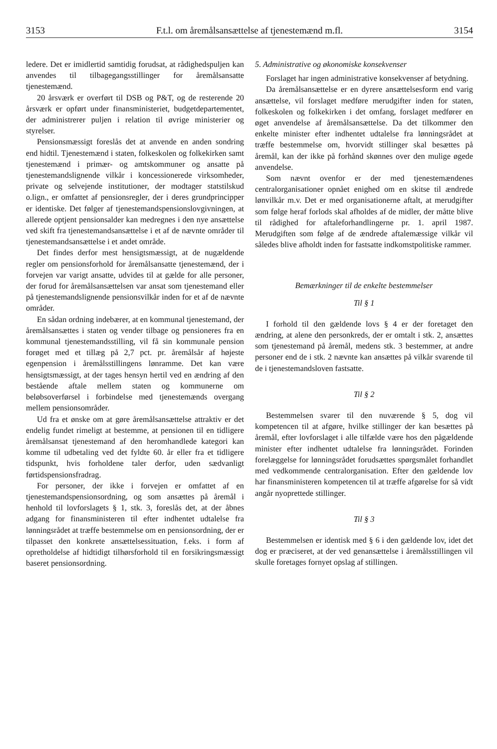3153 F.t.l. om åremålsansættelse af tjenestemænd m.fl. 3154
ledere. Det er imidlertid samtidig forudsat, at rådighedspuljen kan anvendes til tilbagegangsstillinger for åremålsansatte tjenestemænd.
20 årsværk er overført til DSB og P&T, og de resterende 20 årsværk er opført under finansministeriet, budgetdepartementet, der administrerer puljen i relation til øvrige ministerier og styrelser.
Pensionsmæssigt foreslås det at anvende en anden sondring end hidtil. Tjenestemænd i staten, folkeskolen og folkekirken samt tjenestemænd i primær- og amtskommuner og ansatte på tjenestemandslignende vilkår i koncessionerede virksomheder, private og selvejende institutioner, der modtager statstilskud o.lign., er omfattet af pensionsregler, der i deres grundprincipper er identiske. Det følger af tjenestemandspensionslovgivningen, at allerede optjent pensionsalder kan medregnes i den nye ansættelse ved skift fra tjenestemandsansættelse i et af de nævnte områder til tjenestemandsansættelse i et andet område.
Det findes derfor mest hensigtsmæssigt, at de nugældende regler om pensionsforhold for åremålsansatte tjenestemænd, der i forvejen var varigt ansatte, udvides til at gælde for alle personer, der forud for åremålsansættelsen var ansat som tjenestemand eller på tjenestemandslignende pensionsvilkår inden for et af de nævnte områder.
En sådan ordning indebærer, at en kommunal tjenestemand, der åremålsansættes i staten og vender tilbage og pensioneres fra en kommunal tjenestemandsstilling, vil få sin kommunale pension forøget med et tillæg på 2,7 pct. pr. åremålsår af højeste egenpension i åremålsstillingens lønramme. Det kan være hensigtsmæssigt, at der tages hensyn hertil ved en ændring af den bestående aftale mellem staten og kommunerne om beløbsoverførsel i forbindelse med tjenestemænds overgang mellem pensionsområder.
Ud fra et ønske om at gøre åremålsansættelse attraktiv er det endelig fundet rimeligt at bestemme, at pensionen til en tidligere åremålsansat tjenestemand af den heromhandlede kategori kan komme til udbetaling ved det fyldte 60. år eller fra et tidligere tidspunkt, hvis forholdene taler derfor, uden sædvanligt førtidspensionsfradrag.
For personer, der ikke i forvejen er omfattet af en tjenestemandspensionsordning, og som ansættes på åremål i henhold til lovforslagets § 1, stk. 3, foreslås det, at der åbnes adgang for finansministeren til efter indhentet udtalelse fra lønningsrådet at træffe bestemmelse om en pensionsordning, der er tilpasset den konkrete ansættelsessituation, f.eks. i form af opretholdelse af hidtidigt tilhørsforhold til en forsikringsmæssigt baseret pensionsordning.
5. Administrative og økonomiske konsekvenser
Forslaget har ingen administrative konsekvenser af betydning.
Da åremålsansættelse er en dyrere ansættelsesform end varig ansættelse, vil forslaget medføre merudgifter inden for staten, folkeskolen og folkekirken i det omfang, forslaget medfører en øget anvendelse af åremålsansættelse. Da det tilkommer den enkelte minister efter indhentet udtalelse fra lønningsrådet at træffe bestemmelse om, hvorvidt stillinger skal besættes på åremål, kan der ikke på forhånd skønnes over den mulige øgede anvendelse.
Som nævnt ovenfor er der med tjenestemændenes centralorganisationer opnået enighed om en skitse til ændrede lønvilkår m.v. Det er med organisationerne aftalt, at merudgifter som følge heraf forlods skal afholdes af de midler, der måtte blive til rådighed for aftaleforhandlingerne pr. 1. april 1987. Merudgiften som følge af de ændrede aftalemæssige vilkår vil således blive afholdt inden for fastsatte indkomstpolitiske rammer.
Bemærkninger til de enkelte bestemmelser
Til § 1
I forhold til den gældende lovs § 4 er der foretaget den ændring, at alene den personkreds, der er omtalt i stk. 2, ansættes som tjenestemand på åremål, medens stk. 3 bestemmer, at andre personer end de i stk. 2 nævnte kan ansættes på vilkår svarende til de i tjenestemandsloven fastsatte.
Til § 2
Bestemmelsen svarer til den nuværende § 5, dog vil kompetencen til at afgøre, hvilke stillinger der kan besættes på åremål, efter lovforslaget i alle tilfælde være hos den pågældende minister efter indhentet udtalelse fra lønningsrådet. Forinden forelæggelse for lønningsrådet forudsættes spørgsmålet forhandlet med vedkommende centralorganisation. Efter den gældende lov har finansministeren kompetencen til at træffe afgørelse for så vidt angår nyoprettede stillinger.
Til § 3
Bestemmelsen er identisk med § 6 i den gældende lov, idet det dog er præciseret, at der ved genansættelse i åremålsstillingen vil skulle foretages fornyet opslag af stillingen.